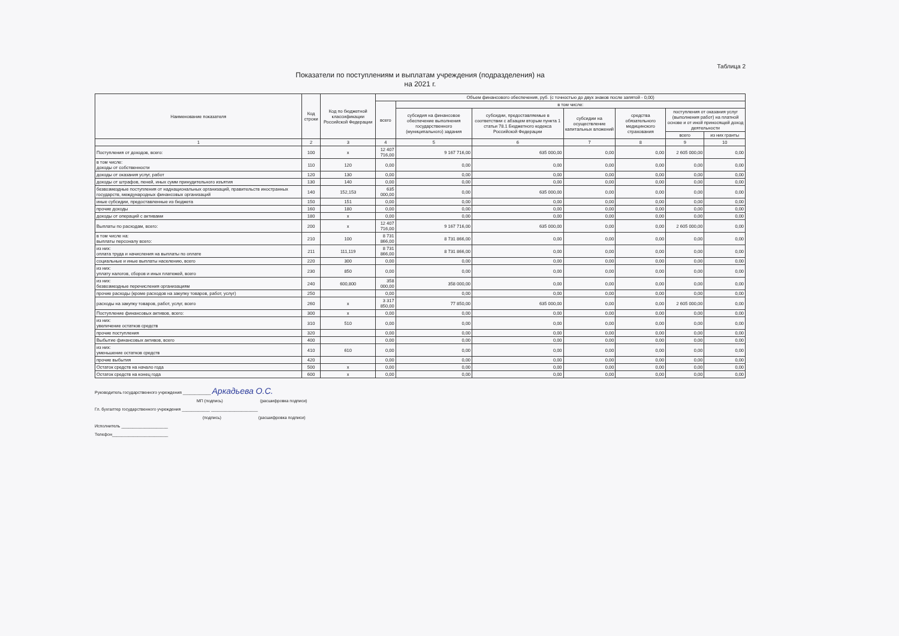Таблица 2
Показатели по поступлениям и выплатам учреждения (подразделения) на
на 2021 г.
| Наименование показателя | Код строки | Код по бюджетной классификации Российской Федерации | Объем финансового обеспечения, руб. (с точностью до двух знаков после запятой - 0,00) | | | | | | |
| --- | --- | --- | --- | --- | --- | --- | --- | --- | --- |
| | | | всего | в том числе: | | | | | |
| | | | | субсидия на финансовое обеспечение выполнения государственного (муниципального) задания | субсидии, предоставляемые в соответствии с абзацем вторым пункта 1 статьи 78.1 Бюджетного кодекса Российской Федерации | субсидии на осуществление капитальных вложений | средства обязательного медицинского страхования | поступления от оказания услуг (выполнения работ) на платной основе и от иной приносящей доход деятельности | |
| | | | | | | | | всего | из них гранты |
| 1 | 2 | 3 | 4 | 5 | 6 | 7 | 8 | 9 | 10 |
| Поступления от доходов, всего: | 100 | x | 12 407 716,00 | 9 167 716,00 | 635 000,00 | 0,00 | 0,00 | 2 605 000,00 | 0,00 |
| в том числе: доходы от собственности | 110 | 120 | 0,00 | 0,00 | 0,00 | 0,00 | 0,00 | 0,00 | 0,00 |
| доходы от оказания услуг, работ | 120 | 130 | 0,00 | 0,00 | 0,00 | 0,00 | 0,00 | 0,00 | 0,00 |
| доходы от штрафов, пеней, иных сумм принудительного изъятия | 130 | 140 | 0,00 | 0,00 | 0,00 | 0,00 | 0,00 | 0,00 | 0,00 |
| безвозмездные поступления от наднациональных организаций, правительств иностранных государств, международных финансовых организаций | 140 | 152,153 | 635 000,00 | 0,00 | 635 000,00 | 0,00 | 0,00 | 0,00 | 0,00 |
| иные субсидии, предоставленные из бюджета | 150 | 151 | 0,00 | 0,00 | 0,00 | 0,00 | 0,00 | 0,00 | 0,00 |
| прочие доходы | 160 | 180 | 0,00 | 0,00 | 0,00 | 0,00 | 0,00 | 0,00 | 0,00 |
| доходы от операций с активами | 180 | x | 0,00 | 0,00 | 0,00 | 0,00 | 0,00 | 0,00 | 0,00 |
| Выплаты по расходам, всего: | 200 | x | 12 407 716,00 | 9 167 716,00 | 635 000,00 | 0,00 | 0,00 | 2 605 000,00 | 0,00 |
| в том числе на: выплаты персоналу всего: | 210 | 100 | 8 731 866,00 | 8 731 866,00 | 0,00 | 0,00 | 0,00 | 0,00 | 0,00 |
| из них: оплата труда и начисления на выплаты по оплате | 211 | 111,119 | 8 731 866,00 | 8 731 866,00 | 0,00 | 0,00 | 0,00 | 0,00 | 0,00 |
| социальные и иные выплаты населению, всего | 220 | 300 | 0,00 | 0,00 | 0,00 | 0,00 | 0,00 | 0,00 | 0,00 |
| из них: уплату налогов, сборов и иных платежей, всего | 230 | 850 | 0,00 | 0,00 | 0,00 | 0,00 | 0,00 | 0,00 | 0,00 |
| из них: безвозмездные перечисления организациям | 240 | 600,800 | 358 000,00 | 358 000,00 | 0,00 | 0,00 | 0,00 | 0,00 | 0,00 |
| прочие расходы (кроме расходов на закупку товаров, работ, услуг) | 250 | | 0,00 | 0,00 | 0,00 | 0,00 | 0,00 | 0,00 | 0,00 |
| расходы на закупку товаров, работ, услуг, всего | 260 | x | 3 317 850,00 | 77 850,00 | 635 000,00 | 0,00 | 0,00 | 2 605 000,00 | 0,00 |
| Поступление финансовых активов, всего: | 300 | x | 0,00 | 0,00 | 0,00 | 0,00 | 0,00 | 0,00 | 0,00 |
| из них: увеличение остатков средств | 310 | 510 | 0,00 | 0,00 | 0,00 | 0,00 | 0,00 | 0,00 | 0,00 |
| прочие поступления | 320 | | 0,00 | 0,00 | 0,00 | 0,00 | 0,00 | 0,00 | 0,00 |
| Выбытие финансовых активов, всего | 400 | | 0,00 | 0,00 | 0,00 | 0,00 | 0,00 | 0,00 | 0,00 |
| из них: уменьшение остатков средств | 410 | 610 | 0,00 | 0,00 | 0,00 | 0,00 | 0,00 | 0,00 | 0,00 |
| прочие выбытия | 420 | | 0,00 | 0,00 | 0,00 | 0,00 | 0,00 | 0,00 | 0,00 |
| Остаток средств на начало года | 500 | x | 0,00 | 0,00 | 0,00 | 0,00 | 0,00 | 0,00 | 0,00 |
| Остаток средств на конец года | 600 | x | 0,00 | 0,00 | 0,00 | 0,00 | 0,00 | 0,00 | 0,00 |
Руководитель государственного учреждения ____________ Аркадьева О.С.
МП (подпись) (расшифровка подписи)
Гл. бухгалтер государственного учреждения ____________ ____________________
(подпись) (расшифровка подписи)
Исполнитель ____________________
Телефон________________________